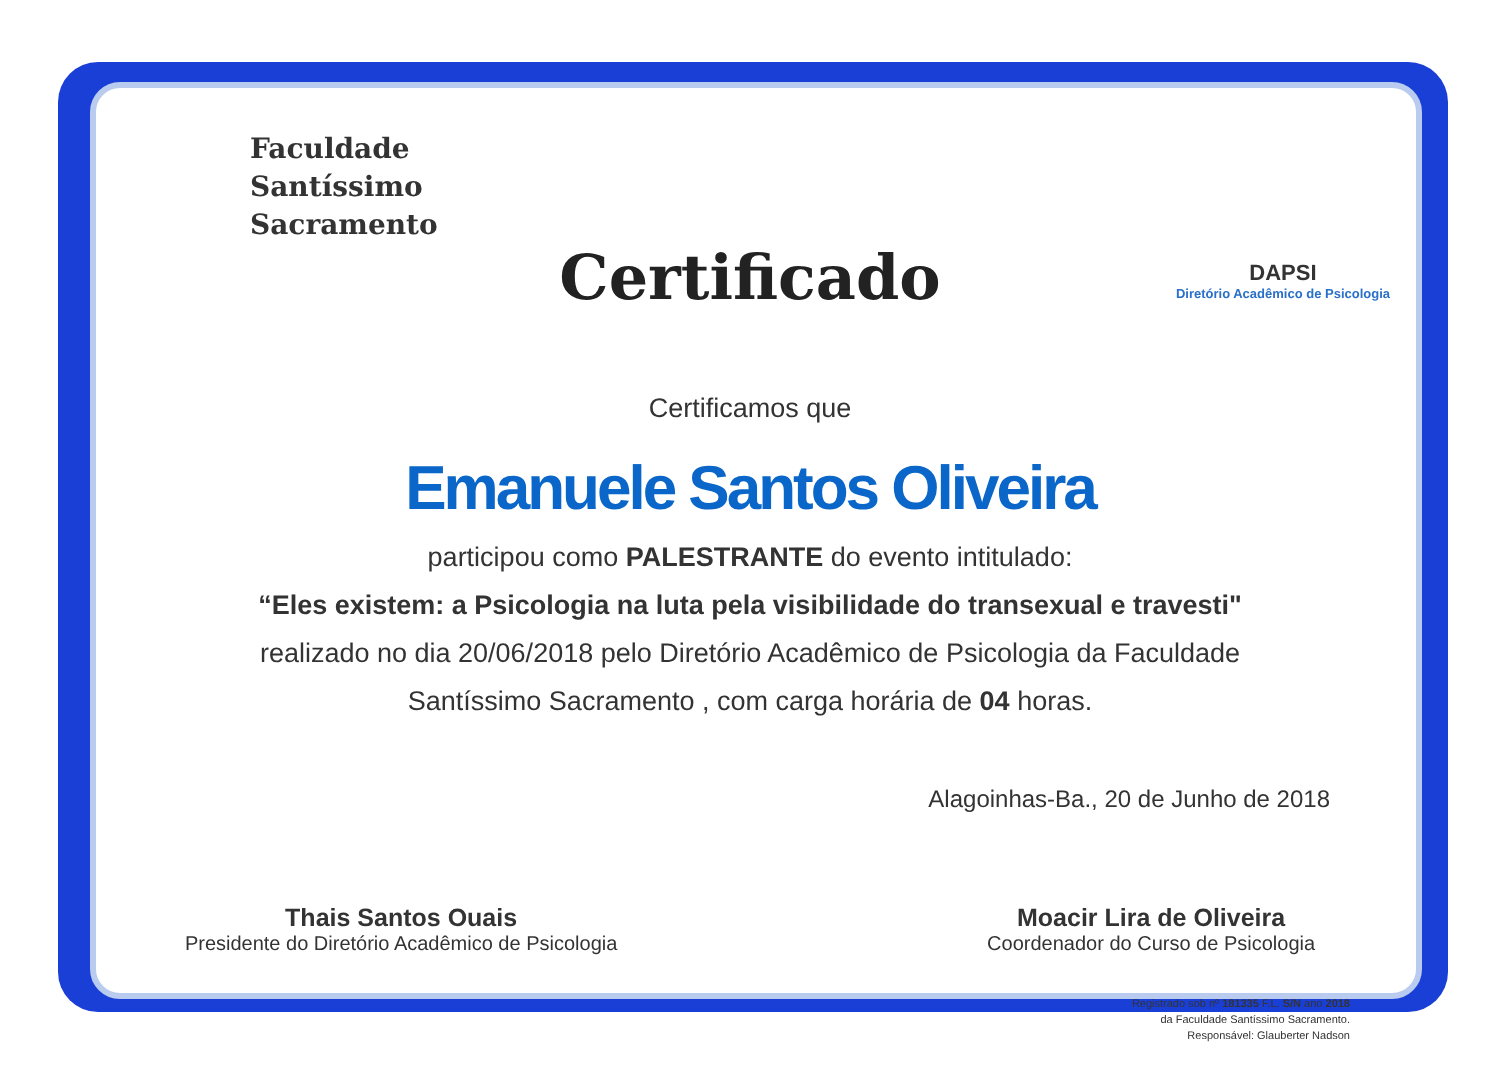Faculdade
Santíssimo
Sacramento
DAPSI
Diretório Acadêmico de Psicologia
Certificado
Certificamos que
Emanuele Santos Oliveira
participou como PALESTRANTE do evento intitulado:
“Eles existem: a Psicologia na luta pela visibilidade do transexual e travesti"
realizado no dia 20/06/2018 pelo Diretório Acadêmico de Psicologia da Faculdade
Santíssimo Sacramento , com carga horária de 04 horas.
Alagoinhas-Ba., 20 de Junho de 2018
Thais Santos Ouais
Presidente do Diretório Acadêmico de Psicologia
Moacir Lira de Oliveira
Coordenador do Curso de Psicologia
Registrado sob nº 181335 F.L. S/N ano 2018
da Faculdade Santíssimo Sacramento.
Responsável: Glauberter Nadson